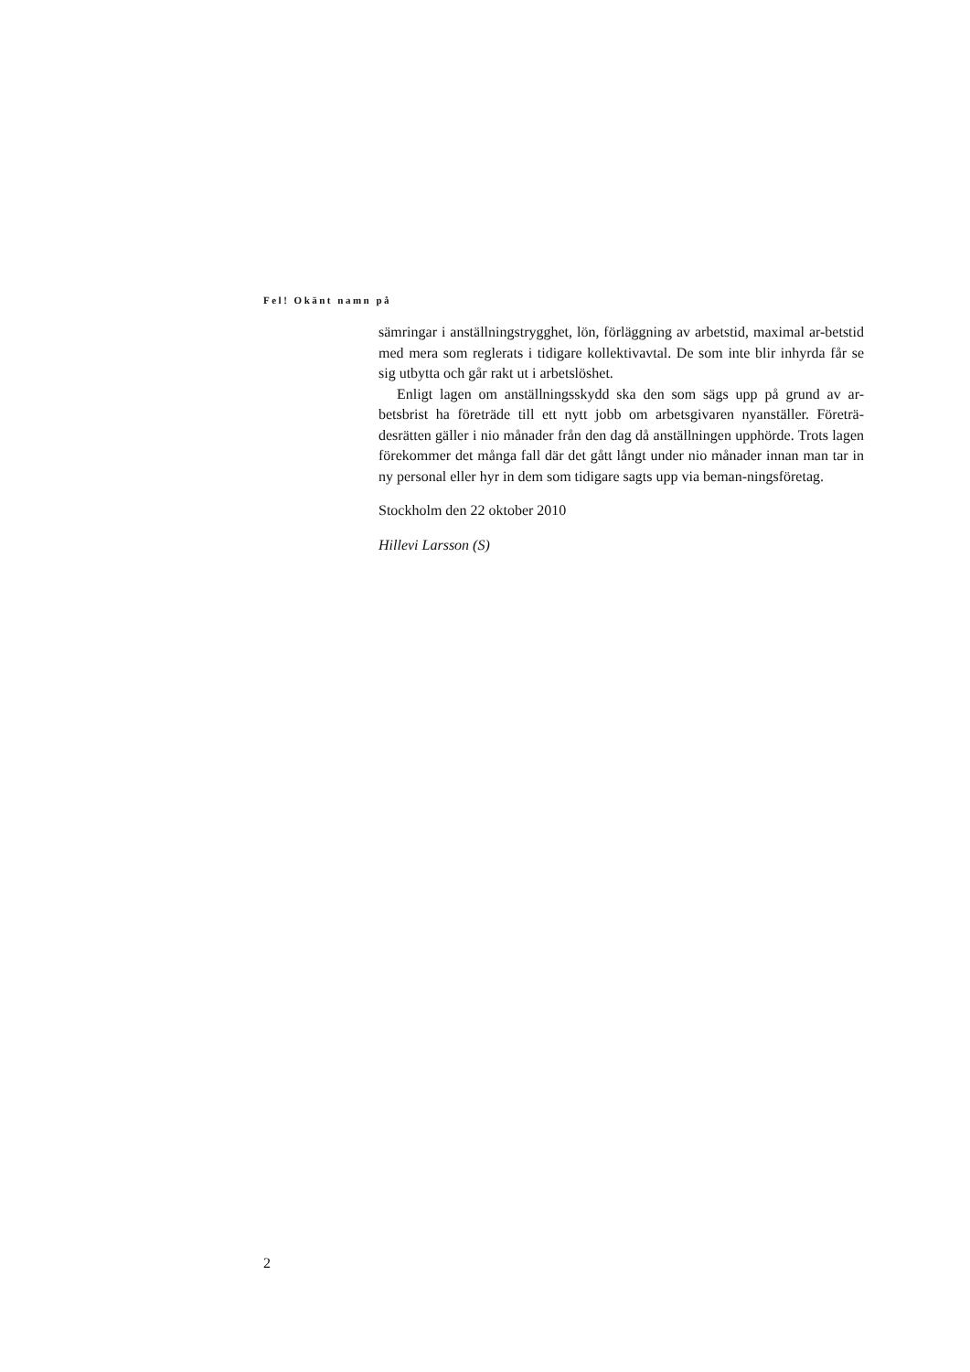Fel! Okänt namn på
sämringar i anställningstrygghet, lön, förläggning av arbetstid, maximal ar-betstid med mera som reglerats i tidigare kollektivavtal. De som inte blir inhyrda får se sig utbytta och går rakt ut i arbetslöshet.
Enligt lagen om anställningsskydd ska den som sägs upp på grund av ar-betsbrist ha företräde till ett nytt jobb om arbetsgivaren nyanställer. Företrä-desrätten gäller i nio månader från den dag då anställningen upphörde. Trots lagen förekommer det många fall där det gått långt under nio månader innan man tar in ny personal eller hyr in dem som tidigare sagts upp via beman-ningsföretag.
Stockholm den 22 oktober 2010
Hillevi Larsson (S)
2